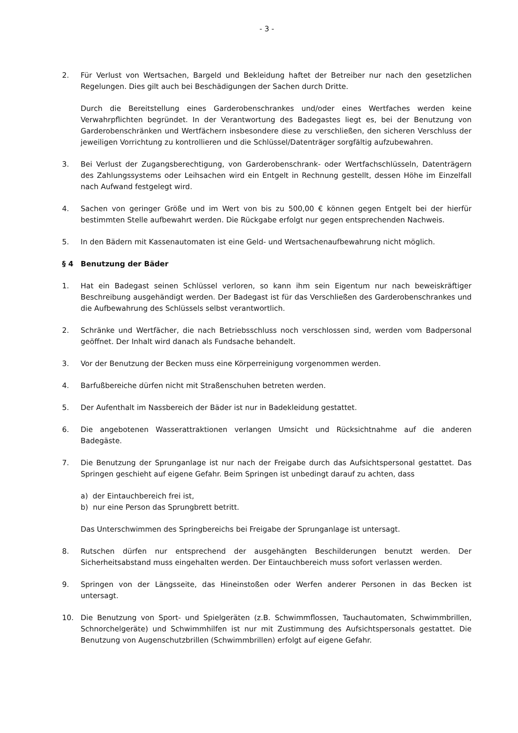- 3 -
2. Für Verlust von Wertsachen, Bargeld und Bekleidung haftet der Betreiber nur nach den gesetzlichen Regelungen. Dies gilt auch bei Beschädigungen der Sachen durch Dritte.
Durch die Bereitstellung eines Garderobenschrankes und/oder eines Wertfaches werden keine Verwahrpflichten begründet. In der Verantwortung des Badegastes liegt es, bei der Benutzung von Garderobenschränken und Wertfächern insbesondere diese zu verschließen, den sicheren Verschluss der jeweiligen Vorrichtung zu kontrollieren und die Schlüssel/Datenträger sorgfältig aufzubewahren.
3. Bei Verlust der Zugangsberechtigung, von Garderobenschrank- oder Wertfachschlüsseln, Datenträgern des Zahlungssystems oder Leihsachen wird ein Entgelt in Rechnung gestellt, dessen Höhe im Einzelfall nach Aufwand festgelegt wird.
4. Sachen von geringer Größe und im Wert von bis zu 500,00 € können gegen Entgelt bei der hierfür bestimmten Stelle aufbewahrt werden. Die Rückgabe erfolgt nur gegen entsprechenden Nachweis.
5. In den Bädern mit Kassenautomaten ist eine Geld- und Wertsachenaufbewahrung nicht möglich.
§ 4 Benutzung der Bäder
1. Hat ein Badegast seinen Schlüssel verloren, so kann ihm sein Eigentum nur nach beweiskräftiger Beschreibung ausgehändigt werden. Der Badegast ist für das Verschließen des Garderobenschrankes und die Aufbewahrung des Schlüssels selbst verantwortlich.
2. Schränke und Wertfächer, die nach Betriebsschluss noch verschlossen sind, werden vom Badpersonal geöffnet. Der Inhalt wird danach als Fundsache behandelt.
3. Vor der Benutzung der Becken muss eine Körperreinigung vorgenommen werden.
4. Barfußbereiche dürfen nicht mit Straßenschuhen betreten werden.
5. Der Aufenthalt im Nassbereich der Bäder ist nur in Badekleidung gestattet.
6. Die angebotenen Wasserattraktionen verlangen Umsicht und Rücksichtnahme auf die anderen Badegäste.
7. Die Benutzung der Sprunganlage ist nur nach der Freigabe durch das Aufsichtspersonal gestattet. Das Springen geschieht auf eigene Gefahr. Beim Springen ist unbedingt darauf zu achten, dass
a) der Eintauchbereich frei ist,
b) nur eine Person das Sprungbrett betritt.
Das Unterschwimmen des Springbereichs bei Freigabe der Sprunganlage ist untersagt.
8. Rutschen dürfen nur entsprechend der ausgehängten Beschilderungen benutzt werden. Der Sicherheitsabstand muss eingehalten werden. Der Eintauchbereich muss sofort verlassen werden.
9. Springen von der Längsseite, das Hineinstoßen oder Werfen anderer Personen in das Becken ist untersagt.
10. Die Benutzung von Sport- und Spielgeräten (z.B. Schwimmflossen, Tauchautomaten, Schwimmbrillen, Schnorchelgeräte) und Schwimmhilfen ist nur mit Zustimmung des Aufsichtspersonals gestattet. Die Benutzung von Augenschutzbrillen (Schwimmbrillen) erfolgt auf eigene Gefahr.